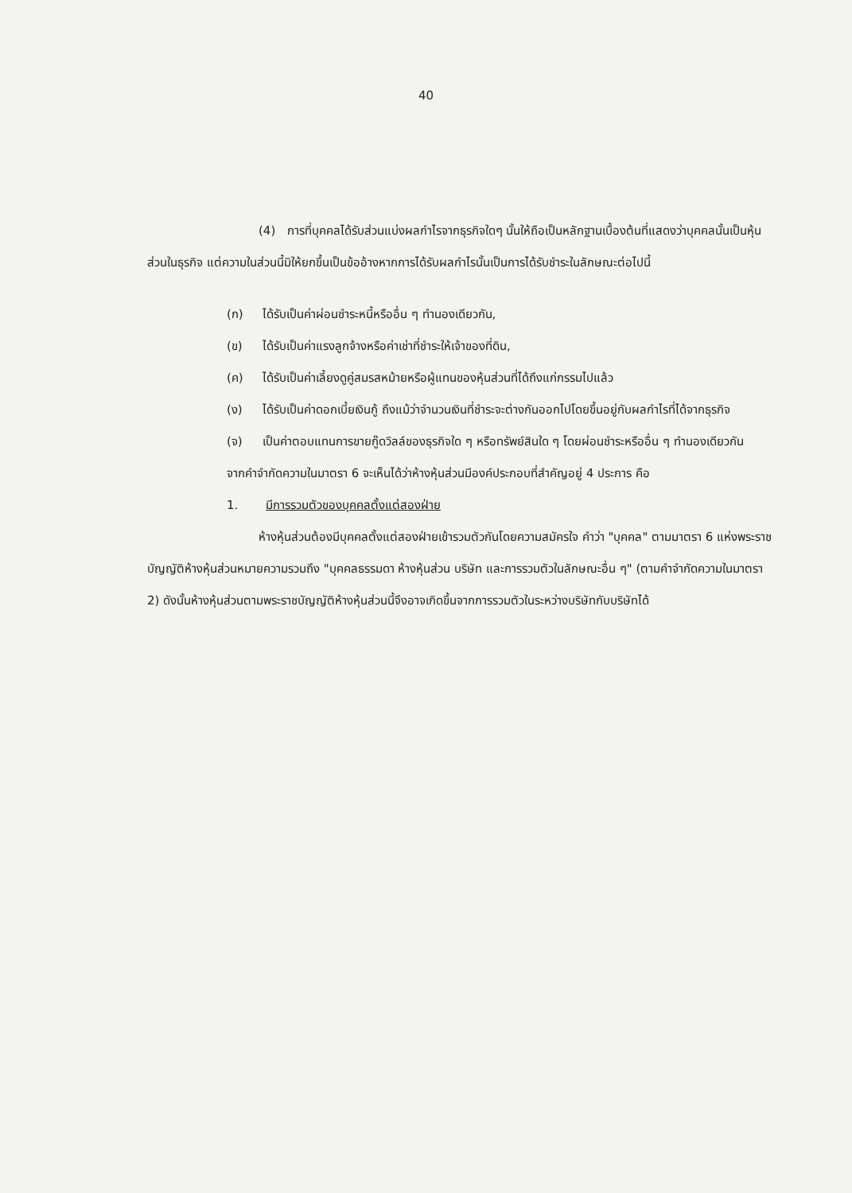40
(4) การที่บุคคลได้รับส่วนแบ่งผลกำไรจากธุรกิจใดๆ นั้นให้ถือเป็นหลักฐานเบื้องต้นที่แสดงว่าบุคคลนั้นเป็นหุ้นส่วนในธุรกิจ แต่ความในส่วนนี้มิให้ยกขึ้นเป็นข้ออ้างหากการได้รับผลกำไรนั้นเป็นการได้รับชำระในลักษณะต่อไปนี้
(ก) ได้รับเป็นค่าผ่อนชำระหนี้หรืออื่น ๆ ทำนองเดียวกัน,
(ข) ได้รับเป็นค่าแรงลูกจ้างหรือค่าเช่าที่ชำระให้เจ้าของที่ดิน,
(ค) ได้รับเป็นค่าเลี้ยงดูคู่สมรสหม้ายหรือผู้แทนของหุ้นส่วนที่ได้ถึงแก่กรรมไปแล้ว
(ง) ได้รับเป็นค่าดอกเบี้ยเงินกู้ ถึงแม้ว่าจำนวนเงินที่ชำระจะต่างกันออกไปโดยขึ้นอยู่กับผลกำไรที่ได้จากธุรกิจ
(จ) เป็นค่าตอบแทนการขายกู๊ดวิลล์ของธุรกิจใด ๆ หรือทรัพย์สินใด ๆ โดยผ่อนชำระหรืออื่น ๆ ทำนองเดียวกัน
จากคำจำกัดความในมาตรา 6 จะเห็นได้ว่าห้างหุ้นส่วนมีองค์ประกอบที่สำคัญอยู่ 4 ประการ คือ
1. มีการรวมตัวของบุคคลตั้งแต่สองฝ่าย
ห้างหุ้นส่วนต้องมีบุคคลตั้งแต่สองฝ่ายเข้ารวมตัวกันโดยความสมัครใจ คำว่า "บุคคล" ตามมาตรา 6 แห่งพระราชบัญญัติห้างหุ้นส่วนหมายความรวมถึง "บุคคลธรรมดา ห้างหุ้นส่วน บริษัท และการรวมตัวในลักษณะอื่น ๆ" (ตามคำจำกัดความในมาตรา 2) ดังนั้นห้างหุ้นส่วนตามพระราชบัญญัติห้างหุ้นส่วนนี้จึงอาจเกิดขึ้นจากการรวมตัวในระหว่างบริษัทกับบริษัทได้